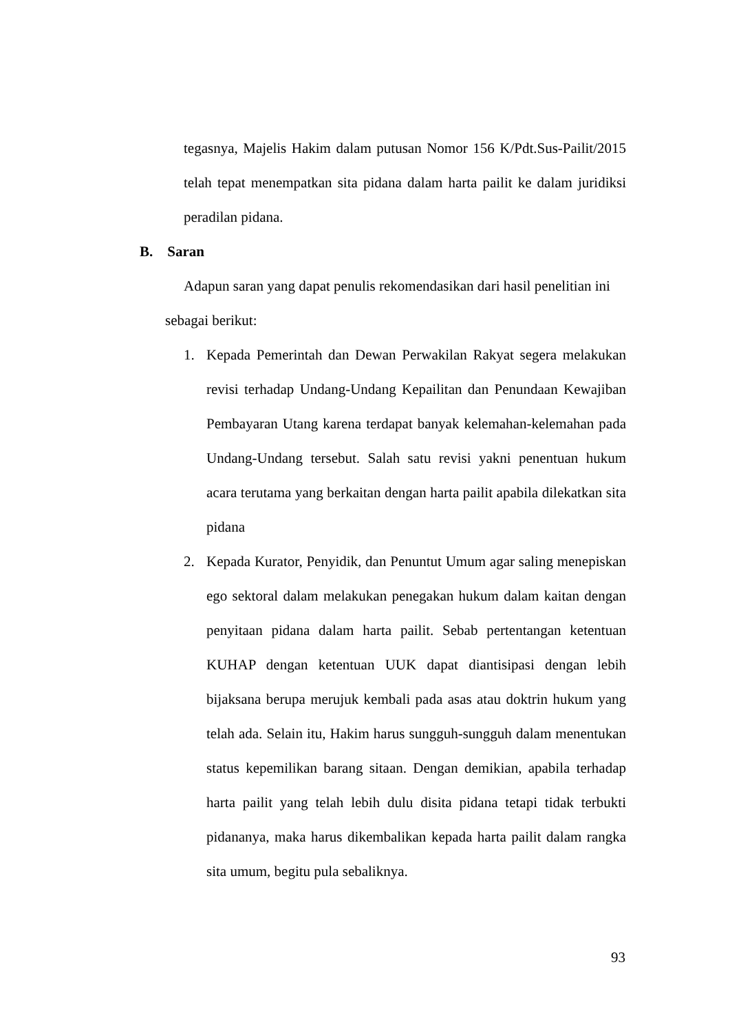tegasnya, Majelis Hakim dalam putusan Nomor 156 K/Pdt.Sus-Pailit/2015 telah tepat menempatkan sita pidana dalam harta pailit ke dalam juridiksi peradilan pidana.
B. Saran
Adapun saran yang dapat penulis rekomendasikan dari hasil penelitian ini
sebagai berikut:
1. Kepada Pemerintah dan Dewan Perwakilan Rakyat segera melakukan revisi terhadap Undang-Undang Kepailitan dan Penundaan Kewajiban Pembayaran Utang karena terdapat banyak kelemahan-kelemahan pada Undang-Undang tersebut. Salah satu revisi yakni penentuan hukum acara terutama yang berkaitan dengan harta pailit apabila dilekatkan sita pidana
2. Kepada Kurator, Penyidik, dan Penuntut Umum agar saling menepiskan ego sektoral dalam melakukan penegakan hukum dalam kaitan dengan penyitaan pidana dalam harta pailit. Sebab pertentangan ketentuan KUHAP dengan ketentuan UUK dapat diantisipasi dengan lebih bijaksana berupa merujuk kembali pada asas atau doktrin hukum yang telah ada. Selain itu, Hakim harus sungguh-sungguh dalam menentukan status kepemilikan barang sitaan. Dengan demikian, apabila terhadap harta pailit yang telah lebih dulu disita pidana tetapi tidak terbukti pidananya, maka harus dikembalikan kepada harta pailit dalam rangka sita umum, begitu pula sebaliknya.
93